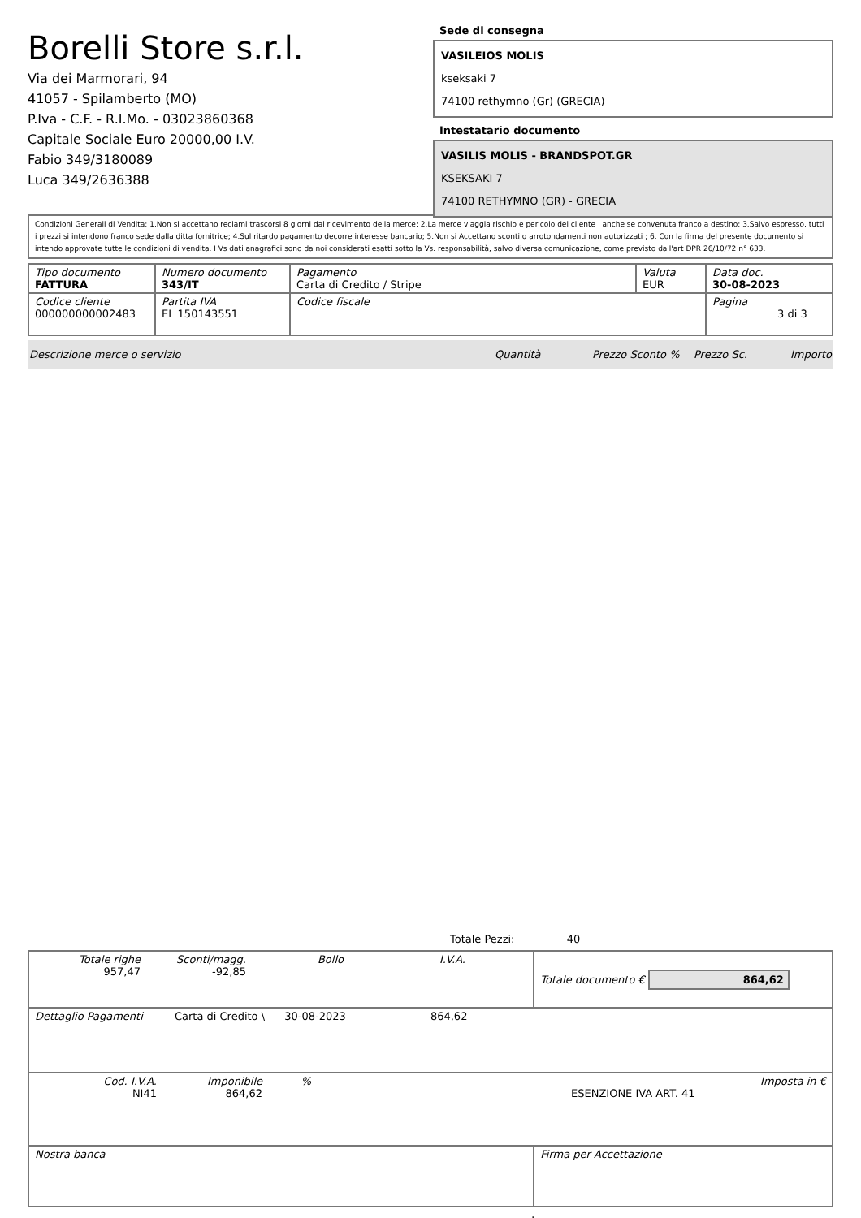Borelli Store s.r.l.
Via dei Marmorari, 94
41057 - Spilamberto (MO)
P.Iva - C.F. - R.I.Mo. - 03023860368
Capitale Sociale Euro 20000,00 I.V.
Fabio 349/3180089
Luca 349/2636388
Sede di consegna
VASILEIOS MOLIS
kseksaki 7
74100 rethymno (Gr) (GRECIA)
Intestatario documento
VASILIS MOLIS - BRANDSPOT.GR
KSEKSAKI 7
74100 RETHYMNO (GR) - GRECIA
Condizioni Generali di Vendita: 1.Non si accettano reclami trascorsi 8 giorni dal ricevimento della merce; 2.La merce viaggia rischio e pericolo del cliente , anche se convenuta franco a destino; 3.Salvo espresso, tutti i prezzi si intendono franco sede dalla ditta fornitrice; 4.Sul ritardo pagamento decorre interesse bancario; 5.Non si Accettano sconti o arrotondamenti non autorizzati ; 6. Con la firma del presente documento si intendo approvate tutte le condizioni di vendita. I Vs dati anagrafici sono da noi considerati esatti sotto la Vs. responsabilità, salvo diversa comunicazione, come previsto dall'art DPR 26/10/72 n° 633.
| Tipo documento FATTURA | Numero documento 343/IT | Pagamento Carta di Credito / Stripe | Valuta EUR | Data doc. 30-08-2023 |
| Codice cliente 000000000002483 | Partita IVA EL 150143551 | Codice fiscale | | Pagina 3 di 3 |
Descrizione merce o servizio Quantità Prezzo Sconto % Prezzo Sc. Importo
Totale Pezzi: 40
| Totale righe 957,47 Sconti/magg. -92,85 Bollo I.V.A. | Totale documento € 864,62 |
| Dettaglio Pagamenti Carta di Credito \ 30-08-2023 864,62 | |
| Cod. I.V.A. NI41 Imponibile 864,62 % ESENZIONE IVA ART. 41 Imposta in € | |
| Nostra banca | Firma per Accettazione |
: